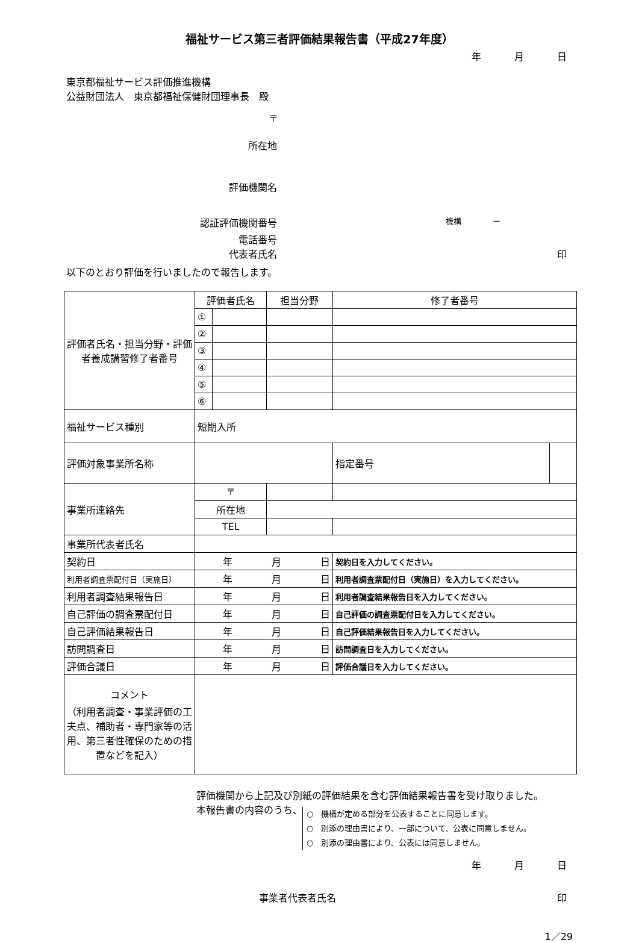福祉サービス第三者評価結果報告書（平成27年度）
年 月 日
東京都福祉サービス評価推進機構
公益財団法人　東京都福祉保健財団理事長　殿
〒
所在地
評価機関名
認証評価機関番号
機構　　　　ー
電話番号
代表者氏名 印
以下のとおり評価を行いましたので報告します。
| 評価者氏名・担当分野・評価者養成講習修了者番号 | 評価者氏名 | | 担当分野 | | 修了者番号 | |
| | ① | | | | | |
| | ② | | | | | |
| | ③ | | | | | |
| | ④ | | | | | |
| | ⑤ | | | | | |
| | ⑥ | | | | | |
| 福祉サービス種別 | 短期入所 | | | | | |
| 評価対象事業所名称 | | | | | 指定番号 | |
| 事業所連絡先 | 〒 | | | | | |
| | 所在地 | | | | | |
| | TEL | | | | | |
| 事業所代表者氏名 | | | | | | |
| 契約日 | 年 月 日 | | | 契約日を入力してください。 | | |
| 利用者調査票配付日（実施日） | 年 月 日 | | | 利用者調査票配付日（実施日）を入力してください。 | | |
| 利用者調査結果報告日 | 年 月 日 | | | 利用者調査結果報告日を入力してください。 | | |
| 自己評価の調査票配付日 | 年 月 日 | | | 自己評価の調査票配付日を入力してください。 | | |
| 自己評価結果報告日 | 年 月 日 | | | 自己評価結果報告日を入力してください。 | | |
| 訪問調査日 | 年 月 日 | | | 訪問調査日を入力してください。 | | |
| 評価合議日 | 年 月 日 | | | 評価合議日を入力してください。 | | |
| コメント （利用者調査・事業評価の工夫点、補助者・専門家等の活用、第三者性確保のための措置などを記入） | | | | | | |
評価機関から上記及び別紙の評価結果を含む評価結果報告書を受け取りました。
本報告書の内容のうち、
○　機構が定める部分を公表することに同意します。
○　別添の理由書により、一部について、公表に同意しません。
○　別添の理由書により、公表には同意しません。
年 月 日
事業者代表者氏名 印
1／29